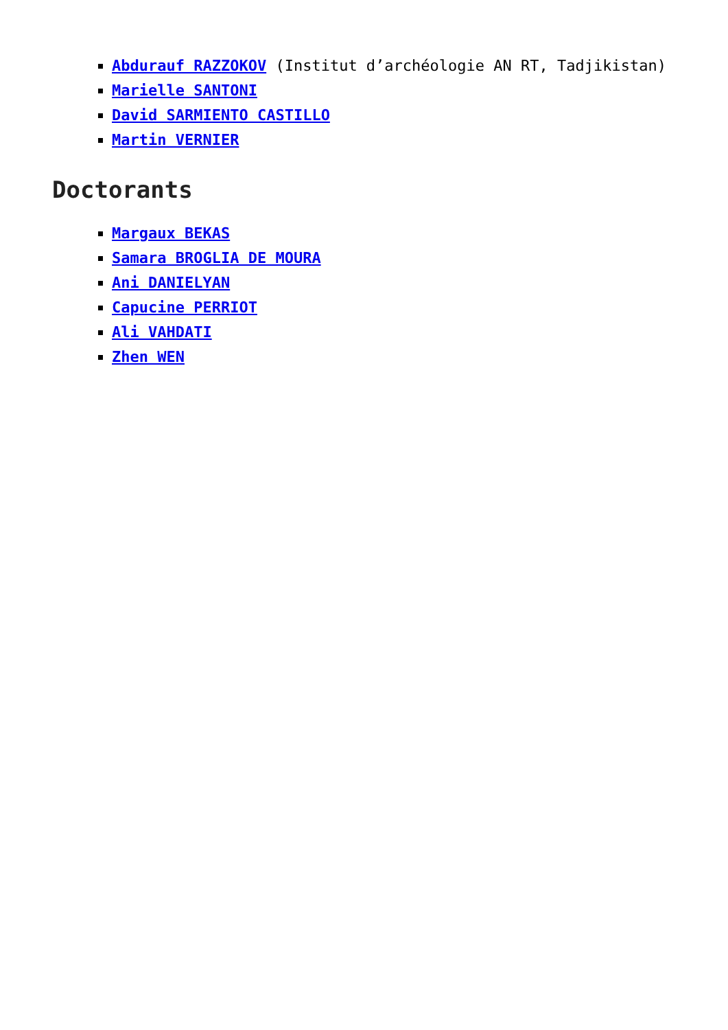Abdurauf RAZZOKOV (Institut d’archéologie AN RT, Tadjikistan)
Marielle SANTONI
David SARMIENTO CASTILLO
Martin VERNIER
Doctorants
Margaux BEKAS
Samara BROGLIA DE MOURA
Ani DANIELYAN
Capucine PERRIOT
Ali VAHDATI
Zhen WEN